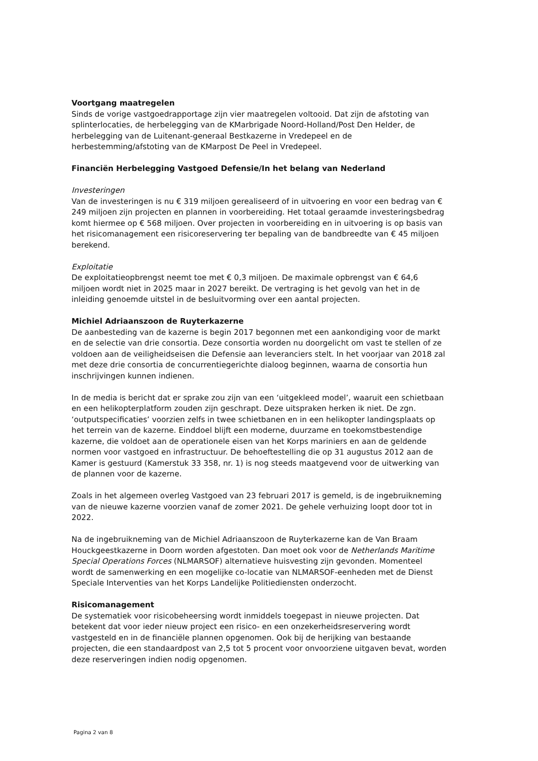Voortgang maatregelen
Sinds de vorige vastgoedrapportage zijn vier maatregelen voltooid. Dat zijn de afstoting van splinterlocaties, de herbelegging van de KMarbrigade Noord-Holland/Post Den Helder, de herbelegging van de Luitenant-generaal Bestkazerne in Vredepeel en de herbestemming/afstoting van de KMarpost De Peel in Vredepeel.
Financiën Herbelegging Vastgoed Defensie/In het belang van Nederland
Investeringen
Van de investeringen is nu € 319 miljoen gerealiseerd of in uitvoering en voor een bedrag van € 249 miljoen zijn projecten en plannen in voorbereiding. Het totaal geraamde investeringsbedrag komt hiermee op € 568 miljoen. Over projecten in voorbereiding en in uitvoering is op basis van het risicomanagement een risicoreservering ter bepaling van de bandbreedte van € 45 miljoen berekend.
Exploitatie
De exploitatieopbrengst neemt toe met € 0,3 miljoen. De maximale opbrengst van € 64,6 miljoen wordt niet in 2025 maar in 2027 bereikt. De vertraging is het gevolg van het in de inleiding genoemde uitstel in de besluitvorming over een aantal projecten.
Michiel Adriaanszoon de Ruyterkazerne
De aanbesteding van de kazerne is begin 2017 begonnen met een aankondiging voor de markt en de selectie van drie consortia. Deze consortia worden nu doorgelicht om vast te stellen of ze voldoen aan de veiligheidseisen die Defensie aan leveranciers stelt. In het voorjaar van 2018 zal met deze drie consortia de concurrentiegerichte dialoog beginnen, waarna de consortia hun inschrijvingen kunnen indienen.
In de media is bericht dat er sprake zou zijn van een ‘uitgekleed model’, waaruit een schietbaan en een helikopterplatform zouden zijn geschrapt. Deze uitspraken herken ik niet. De zgn. ‘outputspecificaties’ voorzien zelfs in twee schietbanen en in een helikopter landingsplaats op het terrein van de kazerne. Einddoel blijft een moderne, duurzame en toekomstbestendige kazerne, die voldoet aan de operationele eisen van het Korps mariniers en aan de geldende normen voor vastgoed en infrastructuur. De behoeftestelling die op 31 augustus 2012 aan de Kamer is gestuurd (Kamerstuk 33 358, nr. 1) is nog steeds maatgevend voor de uitwerking van de plannen voor de kazerne.
Zoals in het algemeen overleg Vastgoed van 23 februari 2017 is gemeld, is de ingebruikneming van de nieuwe kazerne voorzien vanaf de zomer 2021. De gehele verhuizing loopt door tot in 2022.
Na de ingebruikneming van de Michiel Adriaanszoon de Ruyterkazerne kan de Van Braam Houckgeestkazerne in Doorn worden afgestoten. Dan moet ook voor de Netherlands Maritime Special Operations Forces (NLMARSOF) alternatieve huisvesting zijn gevonden. Momenteel wordt de samenwerking en een mogelijke co-locatie van NLMARSOF-eenheden met de Dienst Speciale Interventies van het Korps Landelijke Politiediensten onderzocht.
Risicomanagement
De systematiek voor risicobeheersing wordt inmiddels toegepast in nieuwe projecten. Dat betekent dat voor ieder nieuw project een risico- en een onzekerheidsreservering wordt vastgesteld en in de financiële plannen opgenomen. Ook bij de herijking van bestaande projecten, die een standaardpost van 2,5 tot 5 procent voor onvoorziene uitgaven bevat, worden deze reserveringen indien nodig opgenomen.
Pagina 2 van 8